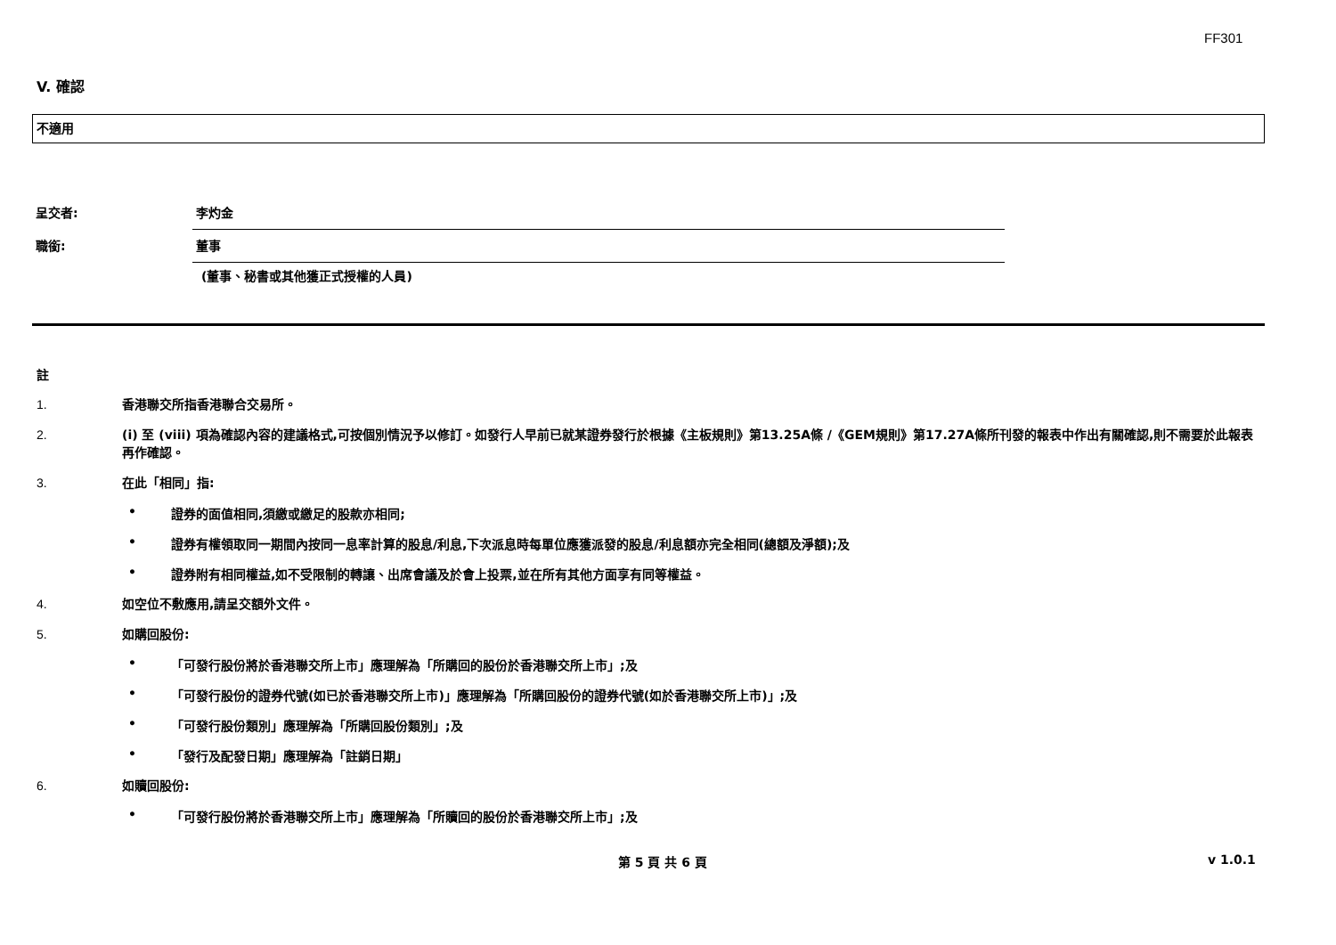FF301
V. 確認
不適用
呈交者: 李灼金
職銜: 董事
(董事、秘書或其他獲正式授權的人員)
註
1. 香港聯交所指香港聯合交易所。
2. (i) 至 (viii) 項為確認內容的建議格式,可按個別情況予以修訂。如發行人早前已就某證券發行於根據《主板規則》第13.25A條 /《GEM規則》第17.27A條所刊發的報表中作出有關確認,則不需要於此報表再作確認。
3. 在此「相同」指:
• 證券的面值相同,須繳或繳足的股款亦相同;
• 證券有權領取同一期間內按同一息率計算的股息/利息,下次派息時每單位應獲派發的股息/利息額亦完全相同(總額及淨額);及
• 證券附有相同權益,如不受限制的轉讓、出席會議及於會上投票,並在所有其他方面享有同等權益。
4. 如空位不敷應用,請呈交額外文件。
5. 如購回股份:
• 「可發行股份將於香港聯交所上市」應理解為「所購回的股份於香港聯交所上市」;及
• 「可發行股份的證券代號(如已於香港聯交所上市)」應理解為「所購回股份的證券代號(如於香港聯交所上市)」;及
• 「可發行股份類別」應理解為「所購回股份類別」;及
• 「發行及配發日期」應理解為「註銷日期」
6. 如贖回股份:
• 「可發行股份將於香港聯交所上市」應理解為「所贖回的股份於香港聯交所上市」;及
第 5 頁 共 6 頁 v 1.0.1